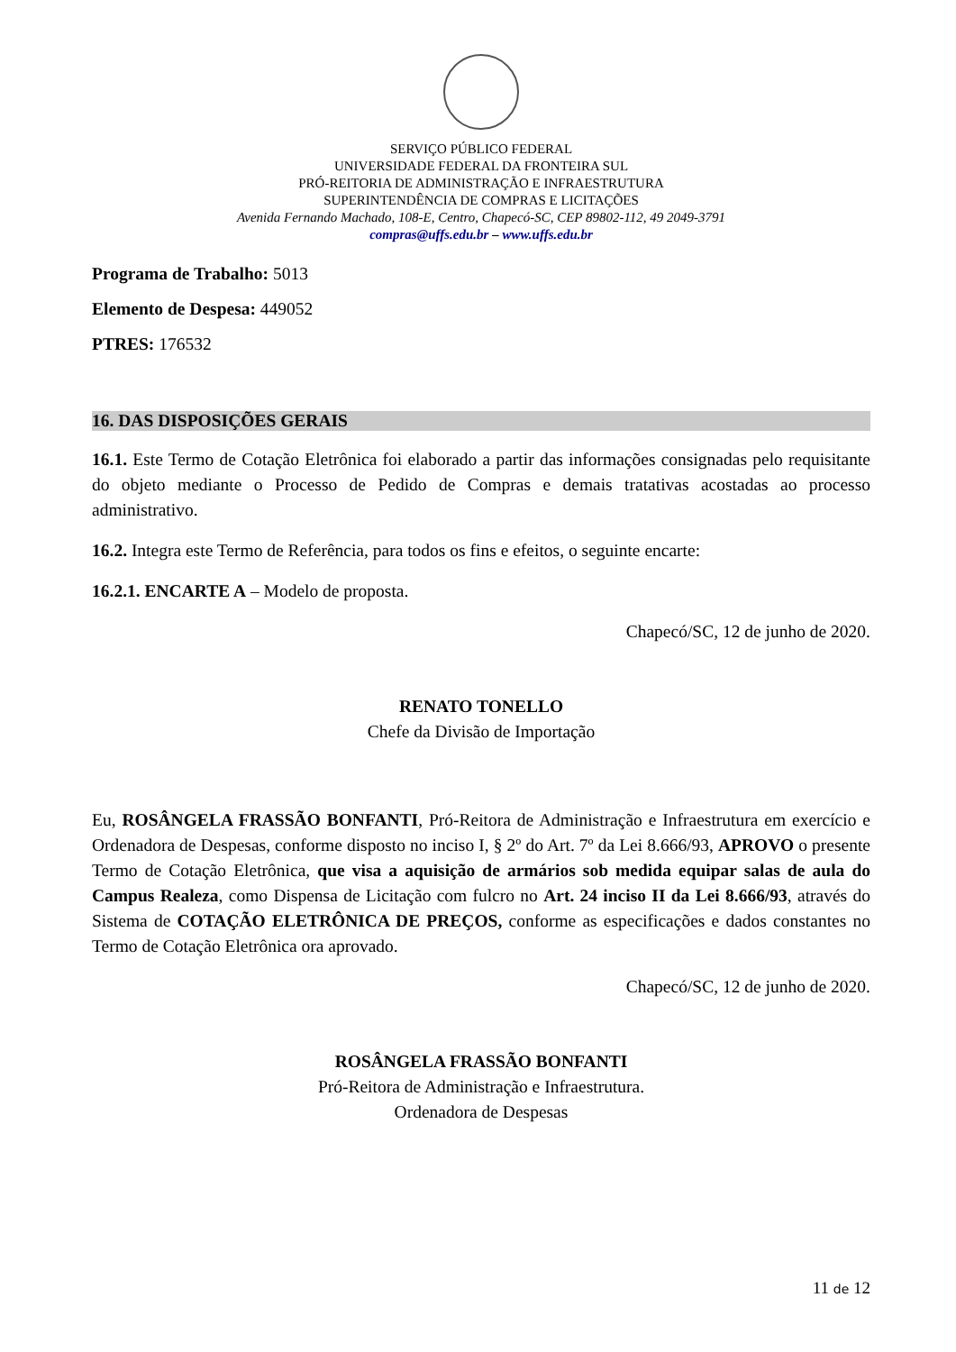SERVIÇO PÚBLICO FEDERAL
UNIVERSIDADE FEDERAL DA FRONTEIRA SUL
PRÓ-REITORIA DE ADMINISTRAÇÃO E INFRAESTRUTURA
SUPERINTENDÊNCIA DE COMPRAS E LICITAÇÕES
Avenida Fernando Machado, 108-E, Centro, Chapecó-SC, CEP 89802-112, 49 2049-3791
compras@uffs.edu.br – www.uffs.edu.br
Programa de Trabalho: 5013
Elemento de Despesa: 449052
PTRES: 176532
16. DAS DISPOSIÇÕES GERAIS
16.1. Este Termo de Cotação Eletrônica foi elaborado a partir das informações consignadas pelo requisitante do objeto mediante o Processo de Pedido de Compras e demais tratativas acostadas ao processo administrativo.
16.2. Integra este Termo de Referência, para todos os fins e efeitos, o seguinte encarte:
16.2.1. ENCARTE A – Modelo de proposta.
Chapecó/SC, 12 de junho de 2020.
RENATO TONELLO
Chefe da Divisão de Importação
Eu, ROSÂNGELA FRASSÃO BONFANTI, Pró-Reitora de Administração e Infraestrutura em exercício e Ordenadora de Despesas, conforme disposto no inciso I, § 2º do Art. 7º da Lei 8.666/93, APROVO o presente Termo de Cotação Eletrônica, que visa a aquisição de armários sob medida equipar salas de aula do Campus Realeza, como Dispensa de Licitação com fulcro no Art. 24 inciso II da Lei 8.666/93, através do Sistema de COTAÇÃO ELETRÔNICA DE PREÇOS, conforme as especificações e dados constantes no Termo de Cotação Eletrônica ora aprovado.
Chapecó/SC, 12 de junho de 2020.
ROSÂNGELA FRASSÃO BONFANTI
Pró-Reitora de Administração e Infraestrutura.
Ordenadora de Despesas
11 de 12